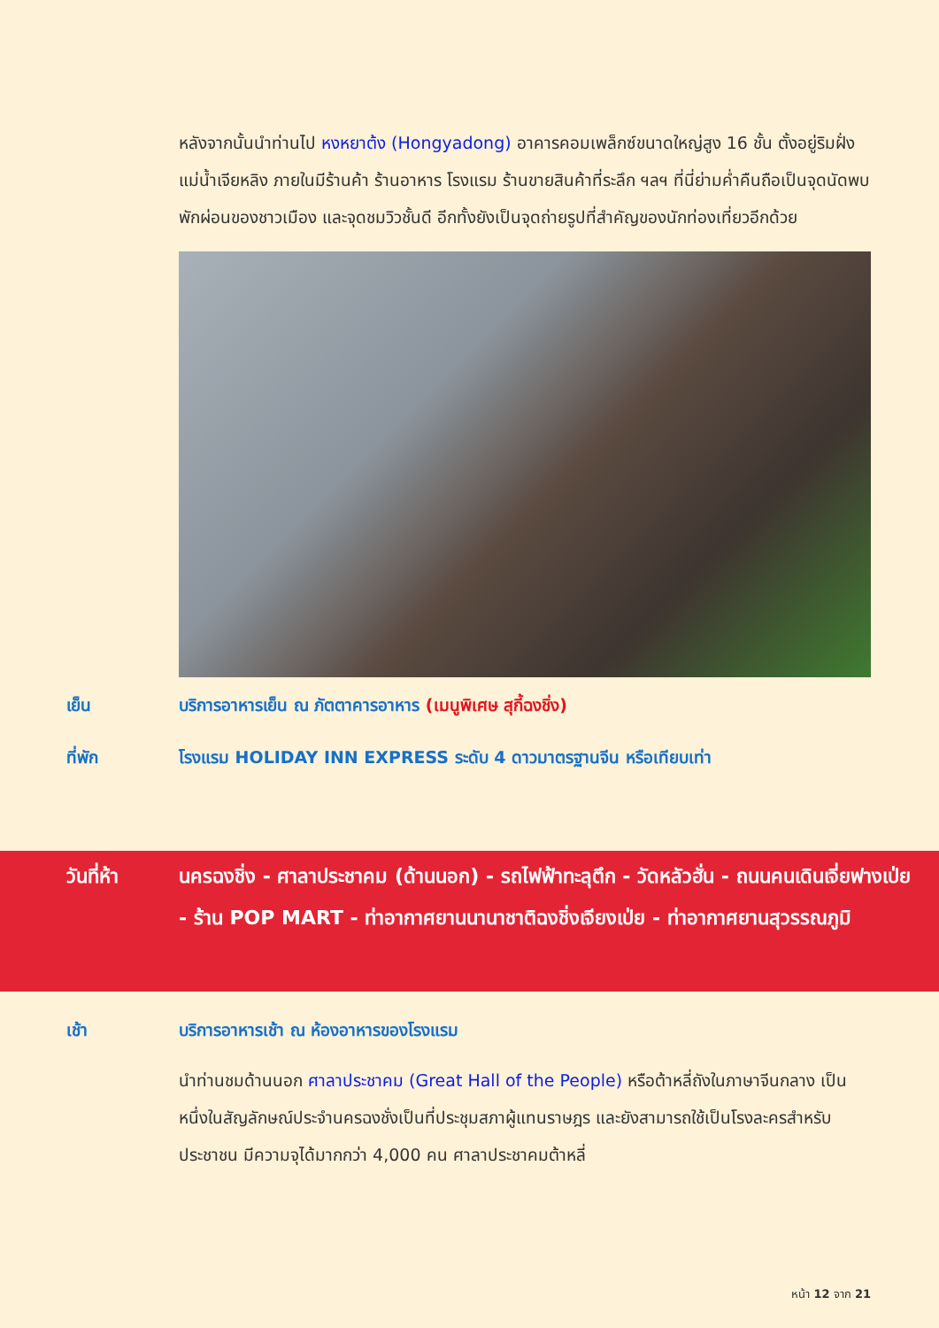หลังจากนั้นนำท่านไป หงหยาต้ง (Hongyadong) อาคารคอมเพล็กซ์ขนาดใหญ่สูง 16 ชั้น ตั้งอยู่ริมฝั่งแม่น้ำเจียหลิง ภายในมีร้านค้า ร้านอาหาร โรงแรม ร้านขายสินค้าที่ระลึก ฯลฯ ที่นี่ย่ามค่ำคืนถือเป็นจุดนัดพบพักผ่อนของชาวเมือง และจุดชมวิวชั้นดี อีกทั้งยังเป็นจุดถ่ายรูปที่สำคัญของนักท่องเที่ยวอีกด้วย
เย็น บริการอาหารเย็น ณ ภัตตาคารอาหาร (เมนูพิเศษ สุกี้ฉงชิ่ง)
ที่พัก โรงแรม HOLIDAY INN EXPRESS ระดับ 4 ดาวมาตรฐานจีน หรือเทียบเท่า
วันที่ห้า นครฉงชิ่ง - ศาลาประชาคม (ด้านนอก) - รถไฟฟ้าทะลุตึก - วัดหลัวฮั่น - ถนนคนเดินเจี่ยฟางเป่ย - ร้าน POP MART - ท่าอากาศยานนานาชาติฉงชิ่งเจียงเป่ย - ท่าอากาศยานสุวรรณภูมิ
เช้า บริการอาหารเช้า ณ ห้องอาหารของโรงแรม
นำท่านชมด้านนอก ศาลาประชาคม (Great Hall of the People) หรือต้าหลี่ถังในภาษาจีนกลาง เป็นหนึ่งในสัญลักษณ์ประจำนครฉงชั่งเป็นที่ประชุมสภาผู้แทนราษฎร และยังสามารถใช้เป็นโรงละครสำหรับประชาชน มีความจุได้มากกว่า 4,000 คน ศาลาประชาคมต้าหลี่
หน้า 12 จาก 21